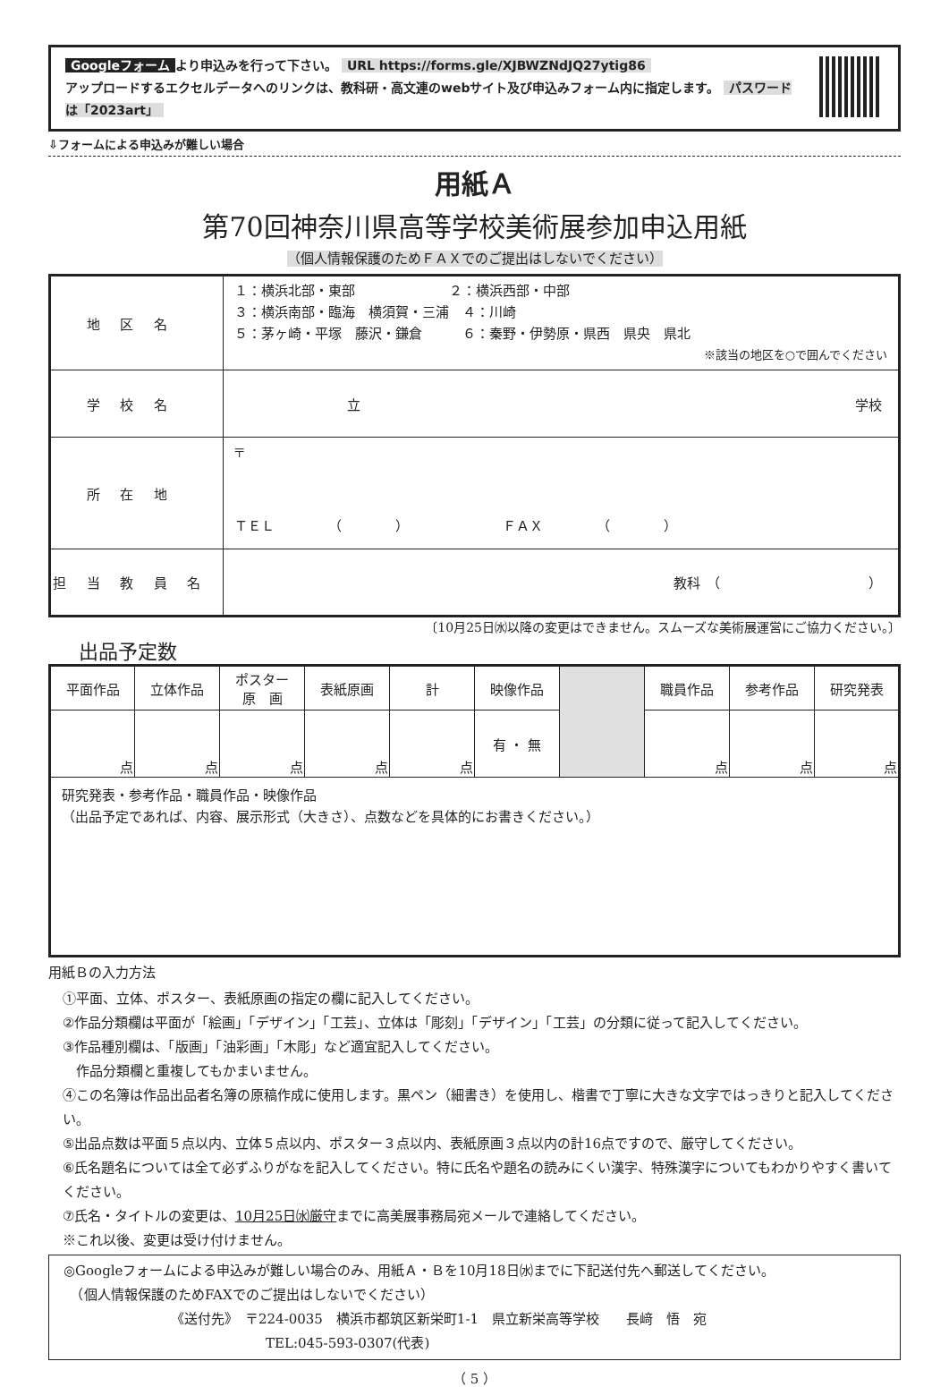Googleフォーム より申込みを行って下さい。 URL https://forms.gle/XJBWZNdJQ27ytig86
アップロードするエクセルデータへのリンクは、教科研・高文連のwebサイト及び申込みフォーム内に指定します。 パスワードは「2023art」
⇩フォームによる申込みが難しい場合
用紙Ａ
第70回神奈川県高等学校美術展参加申込用紙
（個人情報保護のためＦＡＸでのご提出はしないでください）
| 地区名 | １：横浜北部・東部 ２：横浜西部・中部 ３：横浜南部・臨海 横須賀・三浦 ４：川崎 ５：茅ヶ崎・平塚 藤沢・鎌倉 ６：秦野・伊勢原・県西 県央 県北 ※該当の地区を○で囲んでください |
| 学校名 | 立 学校 |
| 所在地 | 〒 ＴＥＬ （ ） ＦＡＸ （ ） |
| 担当教員名 | 教科 （ ） |
〔10月25日㈬以降の変更はできません。スムーズな美術展運営にご協力ください。〕
出品予定数
| 平面作品 | 立体作品 | ポスター 原 画 | 表紙原画 | 計 | 映像作品 | | 職員作品 | 参考作品 | 研究発表 |
| 点 | 点 | 点 | 点 | 点 | 有 ・ 無 | | 点 | 点 | 点 |
| 研究発表・参考作品・職員作品・映像作品 （出品予定であれば、内容、展示形式（大きさ）、点数などを具体的にお書きください。） | | | | | | | | | |
用紙Ｂの入力方法
①平面、立体、ポスター、表紙原画の指定の欄に記入してください。
②作品分類欄は平面が「絵画」「デザイン」「工芸」、立体は「彫刻」「デザイン」「工芸」の分類に従って記入してください。
③作品種別欄は、「版画」「油彩画」「木彫」など適宜記入してください。
　作品分類欄と重複してもかまいません。
④この名簿は作品出品者名簿の原稿作成に使用します。黒ペン（細書き）を使用し、楷書で丁寧に大きな文字ではっきりと記入してください。
⑤出品点数は平面５点以内、立体５点以内、ポスター３点以内、表紙原画３点以内の計16点ですので、厳守してください。
⑥氏名題名については全て必ずふりがなを記入してください。特に氏名や題名の読みにくい漢字、特殊漢字についてもわかりやすく書いてください。
⑦氏名・タイトルの変更は、10月25日㈬厳守までに高美展事務局宛メールで連絡してください。
※これ以後、変更は受け付けません。
◎Googleフォームによる申込みが難しい場合のみ、用紙Ａ・Ｂを10月18日㈬までに下記送付先へ郵送してください。
　（個人情報保護のためFAXでのご提出はしないでください）
《送付先》　〒224-0035　横浜市都筑区新栄町1-1　県立新栄高等学校　　長﨑　悟　宛
TEL:045-593-0307(代表)
（ 5 ）